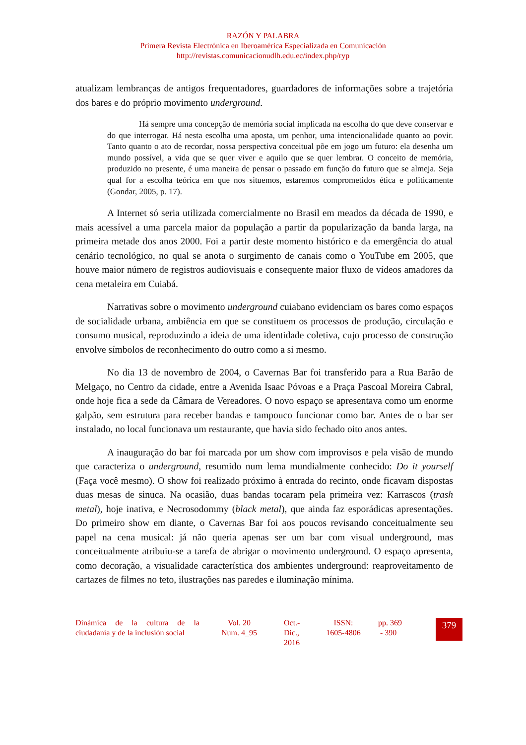RAZÓN Y PALABRA
Primera Revista Electrónica en Iberoamérica Especializada en Comunicación
http://revistas.comunicacionudlh.edu.ec/index.php/ryp
atualizam lembranças de antigos frequentadores, guardadores de informações sobre a trajetória dos bares e do próprio movimento underground.
Há sempre uma concepção de memória social implicada na escolha do que deve conservar e do que interrogar. Há nesta escolha uma aposta, um penhor, uma intencionalidade quanto ao povir. Tanto quanto o ato de recordar, nossa perspectiva conceitual põe em jogo um futuro: ela desenha um mundo possível, a vida que se quer viver e aquilo que se quer lembrar. O conceito de memória, produzido no presente, é uma maneira de pensar o passado em função do futuro que se almeja. Seja qual for a escolha teórica em que nos situemos, estaremos comprometidos ética e politicamente (Gondar, 2005, p. 17).
A Internet só seria utilizada comercialmente no Brasil em meados da década de 1990, e mais acessível a uma parcela maior da população a partir da popularização da banda larga, na primeira metade dos anos 2000. Foi a partir deste momento histórico e da emergência do atual cenário tecnológico, no qual se anota o surgimento de canais como o YouTube em 2005, que houve maior número de registros audiovisuais e consequente maior fluxo de vídeos amadores da cena metaleira em Cuiabá.
Narrativas sobre o movimento underground cuiabano evidenciam os bares como espaços de socialidade urbana, ambiência em que se constituem os processos de produção, circulação e consumo musical, reproduzindo a ideia de uma identidade coletiva, cujo processo de construção envolve símbolos de reconhecimento do outro como a si mesmo.
No dia 13 de novembro de 2004, o Cavernas Bar foi transferido para a Rua Barão de Melgaço, no Centro da cidade, entre a Avenida Isaac Póvoas e a Praça Pascoal Moreira Cabral, onde hoje fica a sede da Câmara de Vereadores. O novo espaço se apresentava como um enorme galpão, sem estrutura para receber bandas e tampouco funcionar como bar. Antes de o bar ser instalado, no local funcionava um restaurante, que havia sido fechado oito anos antes.
A inauguração do bar foi marcada por um show com improvisos e pela visão de mundo que caracteriza o underground, resumido num lema mundialmente conhecido: Do it yourself (Faça você mesmo). O show foi realizado próximo à entrada do recinto, onde ficavam dispostas duas mesas de sinuca. Na ocasião, duas bandas tocaram pela primeira vez: Karrascos (trash metal), hoje inativa, e Necrosodommy (black metal), que ainda faz esporádicas apresentações. Do primeiro show em diante, o Cavernas Bar foi aos poucos revisando conceitualmente seu papel na cena musical: já não queria apenas ser um bar com visual underground, mas conceitualmente atribuiu-se a tarefa de abrigar o movimento underground. O espaço apresenta, como decoração, a visualidade característica dos ambientes underground: reaproveitamento de cartazes de filmes no teto, ilustrações nas paredes e iluminação mínima.
Dinámica de la cultura de la ciudadanía y de la inclusión social
Vol. 20
Num. 4_95
Oct.-
Dic.,
2016
ISSN:
1605-4806
pp. 369
- 390
379